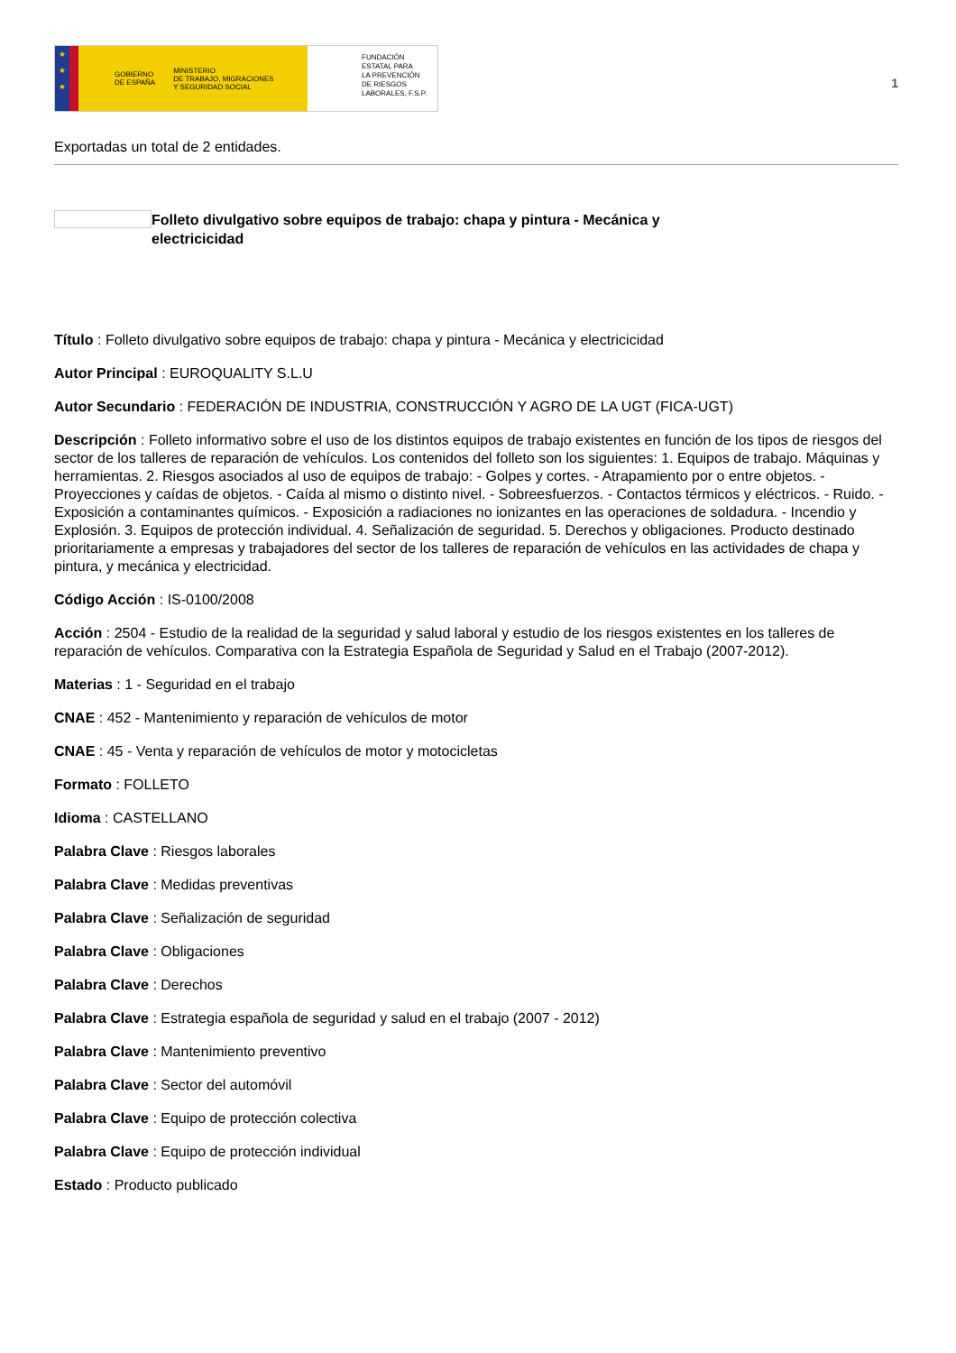★
★
★
GOBIERNO
DE ESPAÑA MINISTERIO
DE TRABAJO, MIGRACIONES
Y SEGURIDAD SOCIAL
FUNDACIÓN
ESTATAL PARA
LA PREVENCIÓN
DE RIESGOS
LABORALES, F.S.P.
1
Exportadas un total de 2 entidades.
Folleto divulgativo sobre equipos de trabajo: chapa y pintura - Mecánica y electricicidad
Título : Folleto divulgativo sobre equipos de trabajo: chapa y pintura - Mecánica y electricicidad
Autor Principal : EUROQUALITY S.L.U
Autor Secundario : FEDERACIÓN DE INDUSTRIA, CONSTRUCCIÓN Y AGRO DE LA UGT (FICA-UGT)
Descripción : Folleto informativo sobre el uso de los distintos equipos de trabajo existentes en función de los tipos de riesgos del sector de los talleres de reparación de vehículos. Los contenidos del folleto son los siguientes: 1. Equipos de trabajo. Máquinas y herramientas. 2. Riesgos asociados al uso de equipos de trabajo: - Golpes y cortes. - Atrapamiento por o entre objetos. - Proyecciones y caídas de objetos. - Caída al mismo o distinto nivel. - Sobreesfuerzos. - Contactos térmicos y eléctricos. - Ruido. - Exposición a contaminantes químicos. - Exposición a radiaciones no ionizantes en las operaciones de soldadura. - Incendio y Explosión. 3. Equipos de protección individual. 4. Señalización de seguridad. 5. Derechos y obligaciones. Producto destinado prioritariamente a empresas y trabajadores del sector de los talleres de reparación de vehículos en las actividades de chapa y pintura, y mecánica y electricidad.
Código Acción : IS-0100/2008
Acción : 2504 - Estudio de la realidad de la seguridad y salud laboral y estudio de los riesgos existentes en los talleres de reparación de vehículos. Comparativa con la Estrategia Española de Seguridad y Salud en el Trabajo (2007-2012).
Materias : 1 - Seguridad en el trabajo
CNAE : 452 - Mantenimiento y reparación de vehículos de motor
CNAE : 45 - Venta y reparación de vehículos de motor y motocicletas
Formato : FOLLETO
Idioma : CASTELLANO
Palabra Clave : Riesgos laborales
Palabra Clave : Medidas preventivas
Palabra Clave : Señalización de seguridad
Palabra Clave : Obligaciones
Palabra Clave : Derechos
Palabra Clave : Estrategia española de seguridad y salud en el trabajo (2007 - 2012)
Palabra Clave : Mantenimiento preventivo
Palabra Clave : Sector del automóvil
Palabra Clave : Equipo de protección colectiva
Palabra Clave : Equipo de protección individual
Estado : Producto publicado